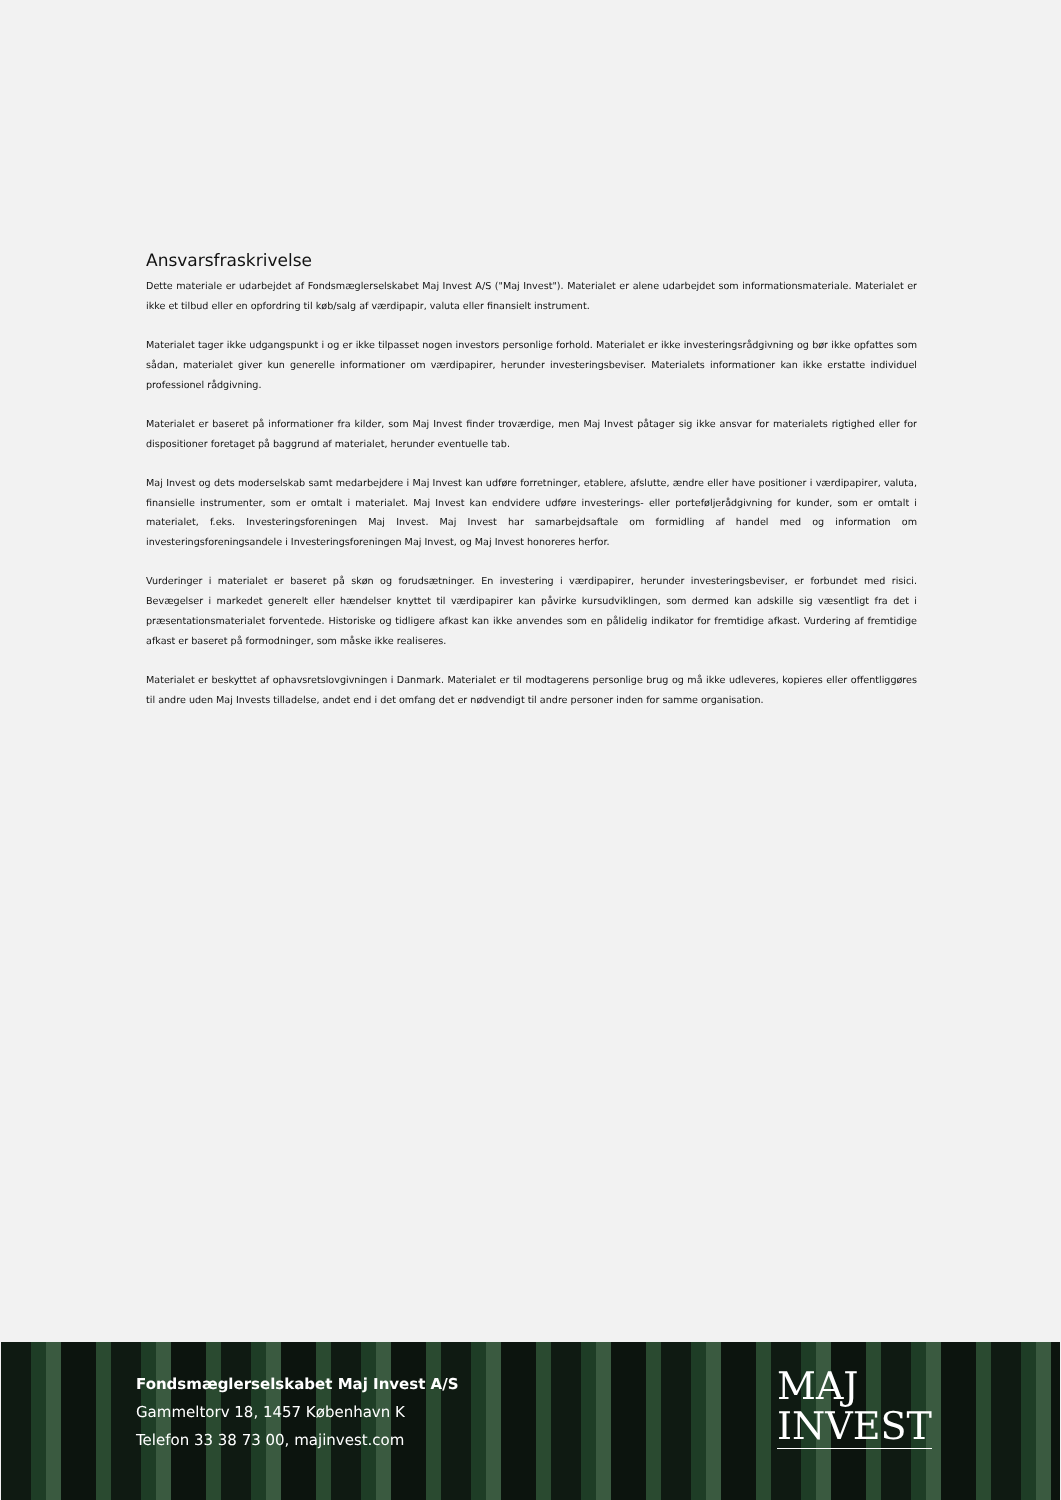Ansvarsfraskrivelse
Dette materiale er udarbejdet af Fondsmæglerselskabet Maj Invest A/S ("Maj Invest"). Materialet er alene udarbejdet som informationsmateriale. Materialet er ikke et tilbud eller en opfordring til køb/salg af værdipapir, valuta eller finansielt instrument.
Materialet tager ikke udgangspunkt i og er ikke tilpasset nogen investors personlige forhold. Materialet er ikke investeringsrådgivning og bør ikke opfattes som sådan, materialet giver kun generelle informationer om værdipapirer, herunder investeringsbeviser. Materialets informationer kan ikke erstatte individuel professionel rådgivning.
Materialet er baseret på informationer fra kilder, som Maj Invest finder troværdige, men Maj Invest påtager sig ikke ansvar for materialets rigtighed eller for dispositioner foretaget på baggrund af materialet, herunder eventuelle tab.
Maj Invest og dets moderselskab samt medarbejdere i Maj Invest kan udføre forretninger, etablere, afslutte, ændre eller have positioner i værdipapirer, valuta, finansielle instrumenter, som er omtalt i materialet. Maj Invest kan endvidere udføre investerings- eller porteføljerådgivning for kunder, som er omtalt i materialet, f.eks. Investeringsforeningen Maj Invest. Maj Invest har samarbejdsaftale om formidling af handel med og information om investeringsforeningsandele i Investeringsforeningen Maj Invest, og Maj Invest honoreres herfor.
Vurderinger i materialet er baseret på skøn og forudsætninger. En investering i værdipapirer, herunder investeringsbeviser, er forbundet med risici. Bevægelser i markedet generelt eller hændelser knyttet til værdipapirer kan påvirke kursudviklingen, som dermed kan adskille sig væsentligt fra det i præsentationsmaterialet forventede. Historiske og tidligere afkast kan ikke anvendes som en pålidelig indikator for fremtidige afkast. Vurdering af fremtidige afkast er baseret på formodninger, som måske ikke realiseres.
Materialet er beskyttet af ophavsretslovgivningen i Danmark. Materialet er til modtagerens personlige brug og må ikke udleveres, kopieres eller offentliggøres til andre uden Maj Invests tilladelse, andet end i det omfang det er nødvendigt til andre personer inden for samme organisation.
Fondsmæglerselskabet Maj Invest A/S
Gammeltorv 18, 1457 København K
Telefon 33 38 73 00, majinvest.com
MAJ
INVEST